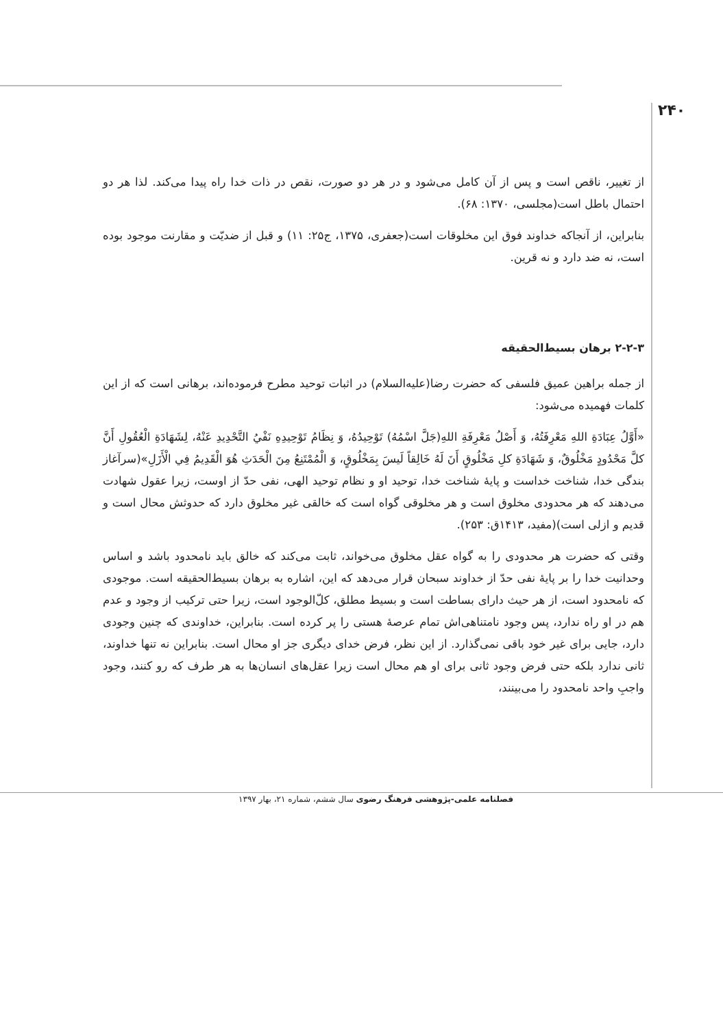۲۴۰
از تغییر، ناقص است و پس از آن کامل می‌شود و در هر دو صورت، نقص در ذات خدا راه پیدا می‌کند. لذا هر دو احتمال باطل است(مجلسی، ۱۳۷۰: ۶۸).
بنابراین، از آنجاکه خداوند فوق این مخلوقات است(جعفری، ۱۳۷۵، ج۲۵: ۱۱) و قبل از ضدیّت و مقارنت موجود بوده است، نه ضد دارد و نه قرین.
۲-۲-۳ برهان بسیط‌الحقیقه
از جمله براهین عمیق فلسفی که حضرت رضا(علیه‌السلام) در اثبات توحید مطرح فرموده‌اند، برهانی است که از این کلمات فهمیده می‌شود:
«أَوَّلُ عِبَادَةِ اللهِ مَعْرِفَتُهُ، وَ أَصْلُ مَعْرِفَةِ اللهِ(جَلَّ اسْمُهُ) تَوْحِيدُهُ، وَ نِظَامُ تَوْحِيدِهِ نَفْيُ التَّحْدِيدِ عَنْهُ، لِشَهَادَةِ الْعُقُولِ أَنَّ كلَّ مَحْدُودٍ مَخْلُوقٌ، وَ شَهَادَةِ كلِ مَخْلُوقٍ أَنَ لَهُ خَالِقاً لَيسَ بِمَخْلُوقٍ، وَ الْمُمْتَنِعُ مِنَ الْحَدَثِ هُوَ الْقَدِيمُ فِي الْأَزَلِ»(سرآغاز بندگی خدا، شناخت خداست و پایۀ شناخت خدا، توحید او و نظام توحید الهی، نفی حدّ از اوست، زیرا عقول شهادت می‌دهند که هر محدودی مخلوق است و هر مخلوقی گواه است که خالقی غیر مخلوق دارد که حدوثش محال است و قدیم و ازلی است)(مفید، ۱۴۱۳ق: ۲۵۳).
وقتی که حضرت هر محدودی را به گواه عقل مخلوق می‌خواند، ثابت می‌کند که خالق باید نامحدود باشد و اساس وحدانیت خدا را بر پایۀ نفی حدّ از خداوند سبحان قرار می‌دهد که این، اشاره به برهان بسیط‌الحقیقه است. موجودی که نامحدود است، از هر حیث دارای بساطت است و بسیط مطلق، کلّ‌الوجود است، زیرا حتی ترکیب از وجود و عدم هم در او راه ندارد، پس وجود نامتناهی‌اش تمام عرصۀ هستی را پر کرده است. بنابراین، خداوندی که چنین وجودی دارد، جایی برای غیر خود باقی نمی‌گذارد. از این نظر، فرض خدای دیگری جز او محال است. بنابراین نه تنها خداوند، ثانی ندارد بلکه حتی فرض وجود ثانی برای او هم محال است زیرا عقل‌های انسان‌ها به هر طرف که رو کنند، وجود واجبِ واحد نامحدود را می‌بینند،
فصلنامه علمی-پژوهشی فرهنگ رضوی سال ششم، شماره ۲۱، بهار ۱۳۹۷